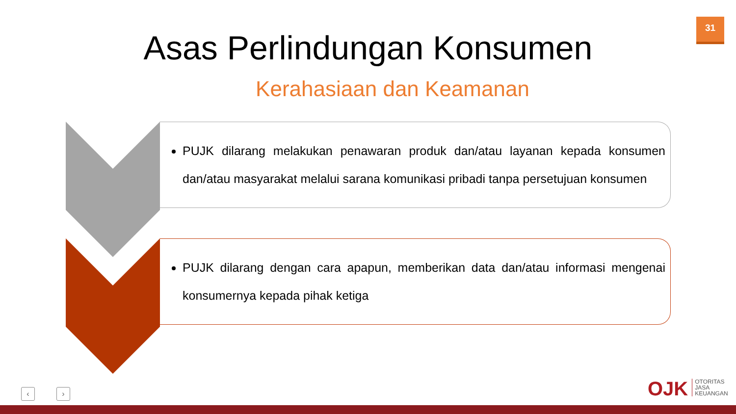31
Asas Perlindungan Konsumen
Kerahasiaan dan Keamanan
PUJK dilarang melakukan penawaran produk dan/atau layanan kepada konsumen dan/atau masyarakat melalui sarana komunikasi pribadi tanpa persetujuan konsumen
PUJK dilarang dengan cara apapun, memberikan data dan/atau informasi mengenai konsumernya kepada pihak ketiga
‹ ›
OJK OTORITAS
JASA
KEUANGAN